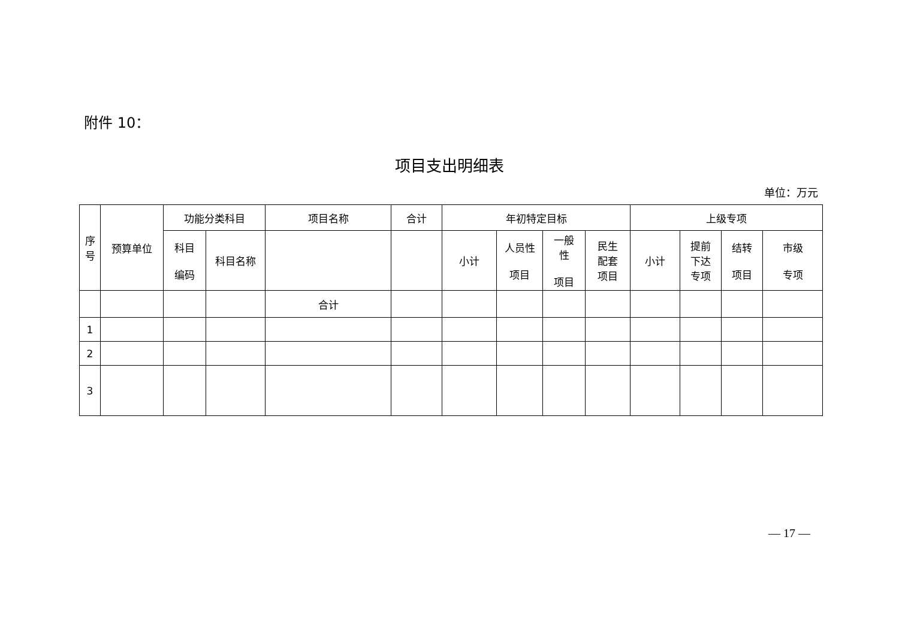附件 10：
项目支出明细表
单位：万元
| 序 号 | 预算单位 | 功能分类科目 | | 项目名称 | 合计 | 年初特定目标 | | | | 上级专项 | | | |
| --- | --- | --- | --- | --- | --- | --- | --- | --- | --- | --- | --- | --- | --- |
| | | 科目 编码 | 科目名称 | | | 小计 | 人员性 项目 | 一般 性 项目 | 民生 配套 项目 | 小计 | 提前 下达 专项 | 结转 项目 | 市级 专项 |
| | | | | 合计 | | | | | | | | | |
| 1 | | | | | | | | | | | | | |
| 2 | | | | | | | | | | | | | |
| 3 | | | | | | | | | | | | | |
— 17 —